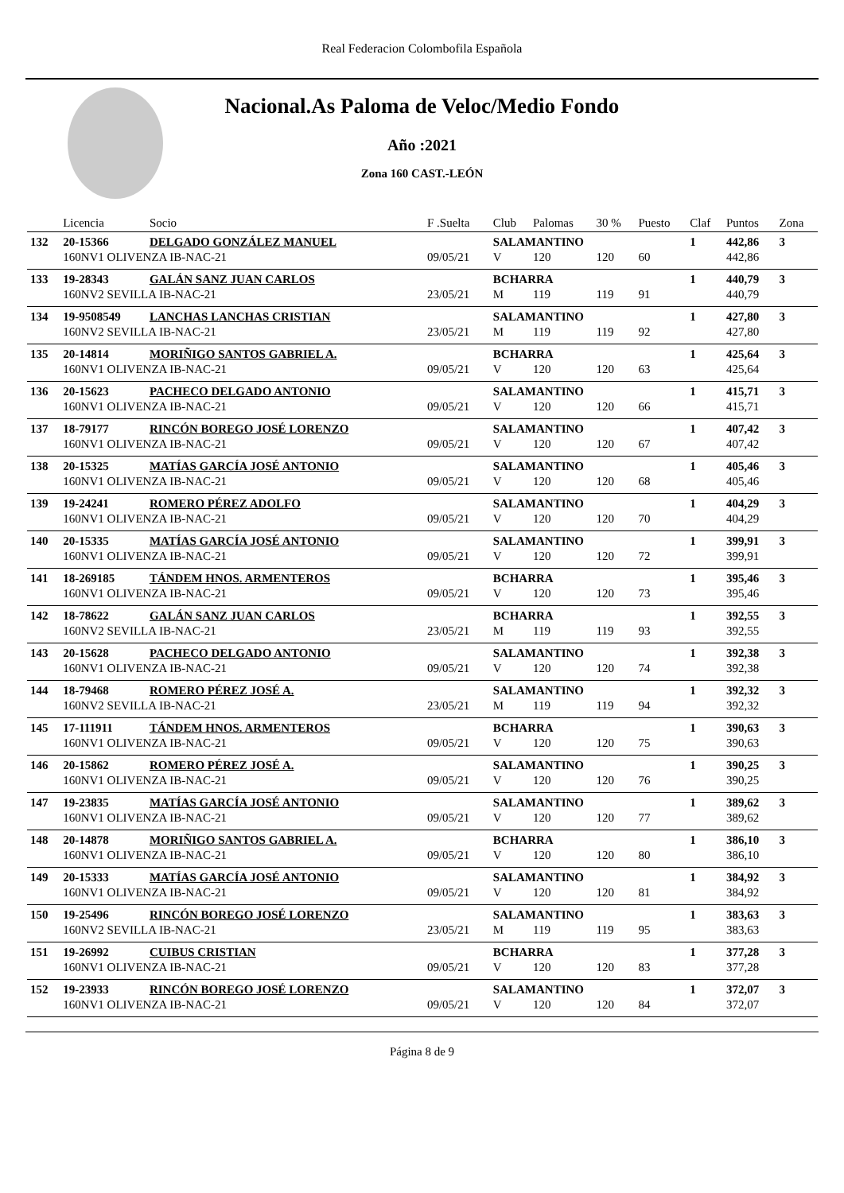Real Federacion Colombofila Española
Nacional.As Paloma de Veloc/Medio Fondo
Año :2021
Zona 160 CAST.-LEÓN
| | Licencia | Socio | F .Suelta | Club | Palomas | 30 % | Puesto | Claf | Puntos | Zona |
| --- | --- | --- | --- | --- | --- | --- | --- | --- | --- | --- |
| 132 | 20-15366 | DELGADO GONZÁLEZ MANUEL | | SALAMANTINO | | | | 1 | 442,86 | 3 |
| | 160NV1 OLIVENZA IB-NAC-21 | | 09/05/21 | V | 120 | 120 | 60 | | 442,86 | |
| 133 | 19-28343 | GALÁN SANZ JUAN CARLOS | | BCHARRA | | | | 1 | 440,79 | 3 |
| | 160NV2 SEVILLA IB-NAC-21 | | 23/05/21 | M | 119 | 119 | 91 | | 440,79 | |
| 134 | 19-9508549 | LANCHAS LANCHAS CRISTIAN | | SALAMANTINO | | | | 1 | 427,80 | 3 |
| | 160NV2 SEVILLA IB-NAC-21 | | 23/05/21 | M | 119 | 119 | 92 | | 427,80 | |
| 135 | 20-14814 | MORIÑIGO SANTOS GABRIEL A. | | BCHARRA | | | | 1 | 425,64 | 3 |
| | 160NV1 OLIVENZA IB-NAC-21 | | 09/05/21 | V | 120 | 120 | 63 | | 425,64 | |
| 136 | 20-15623 | PACHECO DELGADO ANTONIO | | SALAMANTINO | | | | 1 | 415,71 | 3 |
| | 160NV1 OLIVENZA IB-NAC-21 | | 09/05/21 | V | 120 | 120 | 66 | | 415,71 | |
| 137 | 18-79177 | RINCÓN BOREGO JOSÉ LORENZO | | SALAMANTINO | | | | 1 | 407,42 | 3 |
| | 160NV1 OLIVENZA IB-NAC-21 | | 09/05/21 | V | 120 | 120 | 67 | | 407,42 | |
| 138 | 20-15325 | MATÍAS GARCÍA JOSÉ ANTONIO | | SALAMANTINO | | | | 1 | 405,46 | 3 |
| | 160NV1 OLIVENZA IB-NAC-21 | | 09/05/21 | V | 120 | 120 | 68 | | 405,46 | |
| 139 | 19-24241 | ROMERO PÉREZ ADOLFO | | SALAMANTINO | | | | 1 | 404,29 | 3 |
| | 160NV1 OLIVENZA IB-NAC-21 | | 09/05/21 | V | 120 | 120 | 70 | | 404,29 | |
| 140 | 20-15335 | MATÍAS GARCÍA JOSÉ ANTONIO | | SALAMANTINO | | | | 1 | 399,91 | 3 |
| | 160NV1 OLIVENZA IB-NAC-21 | | 09/05/21 | V | 120 | 120 | 72 | | 399,91 | |
| 141 | 18-269185 | TÁNDEM HNOS. ARMENTEROS | | BCHARRA | | | | 1 | 395,46 | 3 |
| | 160NV1 OLIVENZA IB-NAC-21 | | 09/05/21 | V | 120 | 120 | 73 | | 395,46 | |
| 142 | 18-78622 | GALÁN SANZ JUAN CARLOS | | BCHARRA | | | | 1 | 392,55 | 3 |
| | 160NV2 SEVILLA IB-NAC-21 | | 23/05/21 | M | 119 | 119 | 93 | | 392,55 | |
| 143 | 20-15628 | PACHECO DELGADO ANTONIO | | SALAMANTINO | | | | 1 | 392,38 | 3 |
| | 160NV1 OLIVENZA IB-NAC-21 | | 09/05/21 | V | 120 | 120 | 74 | | 392,38 | |
| 144 | 18-79468 | ROMERO PÉREZ JOSÉ A. | | SALAMANTINO | | | | 1 | 392,32 | 3 |
| | 160NV2 SEVILLA IB-NAC-21 | | 23/05/21 | M | 119 | 119 | 94 | | 392,32 | |
| 145 | 17-111911 | TÁNDEM HNOS. ARMENTEROS | | BCHARRA | | | | 1 | 390,63 | 3 |
| | 160NV1 OLIVENZA IB-NAC-21 | | 09/05/21 | V | 120 | 120 | 75 | | 390,63 | |
| 146 | 20-15862 | ROMERO PÉREZ JOSÉ A. | | SALAMANTINO | | | | 1 | 390,25 | 3 |
| | 160NV1 OLIVENZA IB-NAC-21 | | 09/05/21 | V | 120 | 120 | 76 | | 390,25 | |
| 147 | 19-23835 | MATÍAS GARCÍA JOSÉ ANTONIO | | SALAMANTINO | | | | 1 | 389,62 | 3 |
| | 160NV1 OLIVENZA IB-NAC-21 | | 09/05/21 | V | 120 | 120 | 77 | | 389,62 | |
| 148 | 20-14878 | MORIÑIGO SANTOS GABRIEL A. | | BCHARRA | | | | 1 | 386,10 | 3 |
| | 160NV1 OLIVENZA IB-NAC-21 | | 09/05/21 | V | 120 | 120 | 80 | | 386,10 | |
| 149 | 20-15333 | MATÍAS GARCÍA JOSÉ ANTONIO | | SALAMANTINO | | | | 1 | 384,92 | 3 |
| | 160NV1 OLIVENZA IB-NAC-21 | | 09/05/21 | V | 120 | 120 | 81 | | 384,92 | |
| 150 | 19-25496 | RINCÓN BOREGO JOSÉ LORENZO | | SALAMANTINO | | | | 1 | 383,63 | 3 |
| | 160NV2 SEVILLA IB-NAC-21 | | 23/05/21 | M | 119 | 119 | 95 | | 383,63 | |
| 151 | 19-26992 | CUIBUS CRISTIAN | | BCHARRA | | | | 1 | 377,28 | 3 |
| | 160NV1 OLIVENZA IB-NAC-21 | | 09/05/21 | V | 120 | 120 | 83 | | 377,28 | |
| 152 | 19-23933 | RINCÓN BOREGO JOSÉ LORENZO | | SALAMANTINO | | | | 1 | 372,07 | 3 |
| | 160NV1 OLIVENZA IB-NAC-21 | | 09/05/21 | V | 120 | 120 | 84 | | 372,07 | |
Página 8 de 9